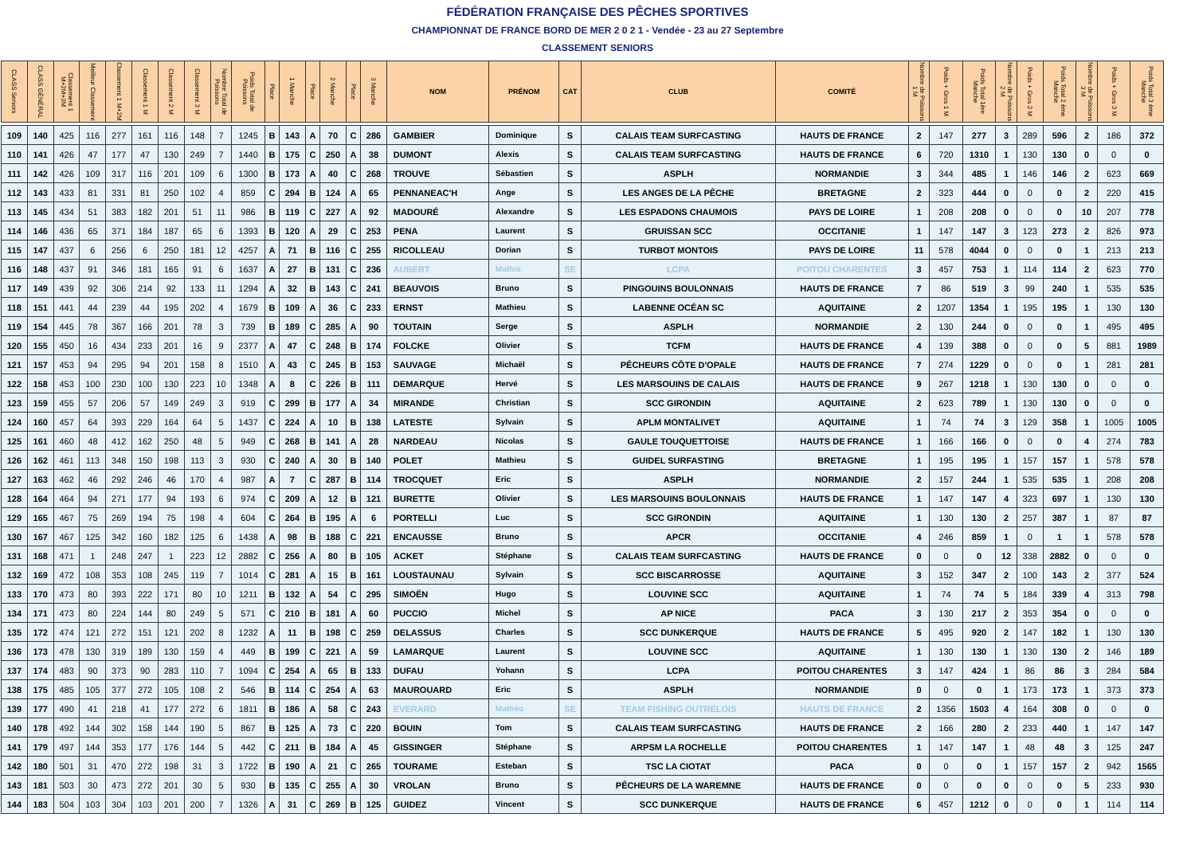FÉDÉRATION FRANÇAISE DES PÊCHES SPORTIVES
CHAMPIONNAT DE FRANCE BORD DE MER 2 0 2 1 - Vendée - 23 au 27 Septembre
CLASSEMENT SENIORS
| CLASS Seniors | CLASS GÉNÉRAL | Classement 1 M+2M+3M | Meilleur Classement | Classement 1 M+2M | Classement 1 M | Classement 2 M | Classement 3 M | Nombre Total de Poissons | Poids Total de Poissons | Place | 1 Manche | Place | 2 Manche | Place | 3 Manche | NOM | PRÉNOM | CAT | CLUB | COMITÉ | Nombre de Poissons 1 M | Poids + Gros 1 M | Poids Total 1ère Manche | Nombre de Poissons 2 M | Poids + Gros 2 M | Poids Total 2 ème Manche | Nombre de Poissons 3 M | Poids + Gros 3 M | Poids Total 3 ème Manche |
| --- | --- | --- | --- | --- | --- | --- | --- | --- | --- | --- | --- | --- | --- | --- | --- | --- | --- | --- | --- | --- | --- | --- | --- | --- | --- | --- | --- | --- | --- |
| 109 | 140 | 425 | 116 | 277 | 161 | 116 | 148 | 7 | 1245 | B | 143 | A | 70 | C | 286 | GAMBIER | Dominique | S | CALAIS TEAM SURFCASTING | HAUTS DE FRANCE | 2 | 147 | 277 | 3 | 289 | 596 | 2 | 186 | 372 |
| 110 | 141 | 426 | 47 | 177 | 47 | 130 | 249 | 7 | 1440 | B | 175 | C | 250 | A | 38 | DUMONT | Alexis | S | CALAIS TEAM SURFCASTING | HAUTS DE FRANCE | 6 | 720 | 1310 | 1 | 130 | 130 | 0 | 0 | 0 |
| 111 | 142 | 426 | 109 | 317 | 116 | 201 | 109 | 6 | 1300 | B | 173 | A | 40 | C | 268 | TROUVE | Sébastien | S | ASPLH | NORMANDIE | 3 | 344 | 485 | 1 | 146 | 146 | 2 | 623 | 669 |
| 112 | 143 | 433 | 81 | 331 | 81 | 250 | 102 | 4 | 859 | C | 294 | B | 124 | A | 65 | PENNANEAC'H | Ange | S | LES ANGES DE LA PÊCHE | BRETAGNE | 2 | 323 | 444 | 0 | 0 | 0 | 2 | 220 | 415 |
| 113 | 145 | 434 | 51 | 383 | 182 | 201 | 51 | 11 | 986 | B | 119 | C | 227 | A | 92 | MADOURÉ | Alexandre | S | LES ESPADONS CHAUMOIS | PAYS DE LOIRE | 1 | 208 | 208 | 0 | 0 | 0 | 10 | 207 | 778 |
| 114 | 146 | 436 | 65 | 371 | 184 | 187 | 65 | 6 | 1393 | B | 120 | A | 29 | C | 253 | PENA | Laurent | S | GRUISSAN SCC | OCCITANIE | 1 | 147 | 147 | 3 | 123 | 273 | 2 | 826 | 973 |
| 115 | 147 | 437 | 6 | 256 | 6 | 250 | 181 | 12 | 4257 | A | 71 | B | 116 | C | 255 | RICOLLEAU | Dorian | S | TURBOT MONTOIS | PAYS DE LOIRE | 11 | 578 | 4044 | 0 | 0 | 0 | 1 | 213 | 213 |
| 116 | 148 | 437 | 91 | 346 | 181 | 165 | 91 | 6 | 1637 | A | 27 | B | 131 | C | 236 | AUBERT | Mathis | SE | LCPA | POITOU CHARENTES | 3 | 457 | 753 | 1 | 114 | 114 | 2 | 623 | 770 |
| 117 | 149 | 439 | 92 | 306 | 214 | 92 | 133 | 11 | 1294 | A | 32 | B | 143 | C | 241 | BEAUVOIS | Bruno | S | PINGOUINS BOULONNAIS | HAUTS DE FRANCE | 7 | 86 | 519 | 3 | 99 | 240 | 1 | 535 | 535 |
| 118 | 151 | 441 | 44 | 239 | 44 | 195 | 202 | 4 | 1679 | B | 109 | A | 36 | C | 233 | ERNST | Mathieu | S | LABENNE OCÉAN SC | AQUITAINE | 2 | 1207 | 1354 | 1 | 195 | 195 | 1 | 130 | 130 |
| 119 | 154 | 445 | 78 | 367 | 166 | 201 | 78 | 3 | 739 | B | 189 | C | 285 | A | 90 | TOUTAIN | Serge | S | ASPLH | NORMANDIE | 2 | 130 | 244 | 0 | 0 | 0 | 1 | 495 | 495 |
| 120 | 155 | 450 | 16 | 434 | 233 | 201 | 16 | 9 | 2377 | A | 47 | C | 248 | B | 174 | FOLCKE | Olivier | S | TCFM | HAUTS DE FRANCE | 4 | 139 | 388 | 0 | 0 | 0 | 5 | 881 | 1989 |
| 121 | 157 | 453 | 94 | 295 | 94 | 201 | 158 | 8 | 1510 | A | 43 | C | 245 | B | 153 | SAUVAGE | Michaël | S | PÊCHEURS CÔTE D'OPALE | HAUTS DE FRANCE | 7 | 274 | 1229 | 0 | 0 | 0 | 1 | 281 | 281 |
| 122 | 158 | 453 | 100 | 230 | 100 | 130 | 223 | 10 | 1348 | A | 8 | C | 226 | B | 111 | DEMARQUE | Hervé | S | LES MARSOUINS DE CALAIS | HAUTS DE FRANCE | 9 | 267 | 1218 | 1 | 130 | 130 | 0 | 0 | 0 |
| 123 | 159 | 455 | 57 | 206 | 57 | 149 | 249 | 3 | 919 | C | 299 | B | 177 | A | 34 | MIRANDE | Christian | S | SCC GIRONDIN | AQUITAINE | 2 | 623 | 789 | 1 | 130 | 130 | 0 | 0 | 0 |
| 124 | 160 | 457 | 64 | 393 | 229 | 164 | 64 | 5 | 1437 | C | 224 | A | 10 | B | 138 | LATESTE | Sylvain | S | APLM MONTALIVET | AQUITAINE | 1 | 74 | 74 | 3 | 129 | 358 | 1 | 1005 | 1005 |
| 125 | 161 | 460 | 48 | 412 | 162 | 250 | 48 | 5 | 949 | C | 268 | B | 141 | A | 28 | NARDEAU | Nicolas | S | GAULE TOUQUETTOISE | HAUTS DE FRANCE | 1 | 166 | 166 | 0 | 0 | 0 | 4 | 274 | 783 |
| 126 | 162 | 461 | 113 | 348 | 150 | 198 | 113 | 3 | 930 | C | 240 | A | 30 | B | 140 | POLET | Mathieu | S | GUIDEL SURFASTING | BRETAGNE | 1 | 195 | 195 | 1 | 157 | 157 | 1 | 578 | 578 |
| 127 | 163 | 462 | 46 | 292 | 246 | 46 | 170 | 4 | 987 | A | 7 | C | 287 | B | 114 | TROCQUET | Eric | S | ASPLH | NORMANDIE | 2 | 157 | 244 | 1 | 535 | 535 | 1 | 208 | 208 |
| 128 | 164 | 464 | 94 | 271 | 177 | 94 | 193 | 6 | 974 | C | 209 | A | 12 | B | 121 | BURETTE | Olivier | S | LES MARSOUINS BOULONNAIS | HAUTS DE FRANCE | 1 | 147 | 147 | 4 | 323 | 697 | 1 | 130 | 130 |
| 129 | 165 | 467 | 75 | 269 | 194 | 75 | 198 | 4 | 604 | C | 264 | B | 195 | A | 6 | PORTELLI | Luc | S | SCC GIRONDIN | AQUITAINE | 1 | 130 | 130 | 2 | 257 | 387 | 1 | 87 | 87 |
| 130 | 167 | 467 | 125 | 342 | 160 | 182 | 125 | 6 | 1438 | A | 98 | B | 188 | C | 221 | ENCAUSSE | Bruno | S | APCR | OCCITANIE | 4 | 246 | 859 | 1 | 0 | 1 | 1 | 578 | 578 |
| 131 | 168 | 471 | 1 | 248 | 247 | 1 | 223 | 12 | 2882 | C | 256 | A | 80 | B | 105 | ACKET | Stéphane | S | CALAIS TEAM SURFCASTING | HAUTS DE FRANCE | 0 | 0 | 0 | 12 | 338 | 2882 | 0 | 0 | 0 |
| 132 | 169 | 472 | 108 | 353 | 108 | 245 | 119 | 7 | 1014 | C | 281 | A | 15 | B | 161 | LOUSTAUNAU | Sylvain | S | SCC BISCARROSSE | AQUITAINE | 3 | 152 | 347 | 2 | 100 | 143 | 2 | 377 | 524 |
| 133 | 170 | 473 | 80 | 393 | 222 | 171 | 80 | 10 | 1211 | B | 132 | A | 54 | C | 295 | SIMOËN | Hugo | S | LOUVINE SCC | AQUITAINE | 1 | 74 | 74 | 5 | 184 | 339 | 4 | 313 | 798 |
| 134 | 171 | 473 | 80 | 224 | 144 | 80 | 249 | 5 | 571 | C | 210 | B | 181 | A | 60 | PUCCIO | Michel | S | AP NICE | PACA | 3 | 130 | 217 | 2 | 353 | 354 | 0 | 0 | 0 |
| 135 | 172 | 474 | 121 | 272 | 151 | 121 | 202 | 8 | 1232 | A | 11 | B | 198 | C | 259 | DELASSUS | Charles | S | SCC DUNKERQUE | HAUTS DE FRANCE | 5 | 495 | 920 | 2 | 147 | 182 | 1 | 130 | 130 |
| 136 | 173 | 478 | 130 | 319 | 189 | 130 | 159 | 4 | 449 | B | 199 | C | 221 | A | 59 | LAMARQUE | Laurent | S | LOUVINE SCC | AQUITAINE | 1 | 130 | 130 | 1 | 130 | 130 | 2 | 146 | 189 |
| 137 | 174 | 483 | 90 | 373 | 90 | 283 | 110 | 7 | 1094 | C | 254 | A | 65 | B | 133 | DUFAU | Yohann | S | LCPA | POITOU CHARENTES | 3 | 147 | 424 | 1 | 86 | 86 | 3 | 284 | 584 |
| 138 | 175 | 485 | 105 | 377 | 272 | 105 | 108 | 2 | 546 | B | 114 | C | 254 | A | 63 | MAUROUARD | Eric | S | ASPLH | NORMANDIE | 0 | 0 | 0 | 1 | 173 | 173 | 1 | 373 | 373 |
| 139 | 177 | 490 | 41 | 218 | 41 | 177 | 272 | 6 | 1811 | B | 186 | A | 58 | C | 243 | EVERARD | Mathéo | SE | TEAM FISHING OUTRELOIS | HAUTS DE FRANCE | 2 | 1356 | 1503 | 4 | 164 | 308 | 0 | 0 | 0 |
| 140 | 178 | 492 | 144 | 302 | 158 | 144 | 190 | 5 | 867 | B | 125 | A | 73 | C | 220 | BOUIN | Tom | S | CALAIS TEAM SURFCASTING | HAUTS DE FRANCE | 2 | 166 | 280 | 2 | 233 | 440 | 1 | 147 | 147 |
| 141 | 179 | 497 | 144 | 353 | 177 | 176 | 144 | 5 | 442 | C | 211 | B | 184 | A | 45 | GISSINGER | Stéphane | S | ARPSM LA ROCHELLE | POITOU CHARENTES | 1 | 147 | 147 | 1 | 48 | 48 | 3 | 125 | 247 |
| 142 | 180 | 501 | 31 | 470 | 272 | 198 | 31 | 3 | 1722 | B | 190 | A | 21 | C | 265 | TOURAME | Esteban | S | TSC LA CIOTAT | PACA | 0 | 0 | 0 | 1 | 157 | 157 | 2 | 942 | 1565 |
| 143 | 181 | 503 | 30 | 473 | 272 | 201 | 30 | 5 | 930 | B | 135 | C | 255 | A | 30 | VROLAN | Bruno | S | PÊCHEURS DE LA WAREMNE | HAUTS DE FRANCE | 0 | 0 | 0 | 0 | 0 | 0 | 5 | 233 | 930 |
| 144 | 183 | 504 | 103 | 304 | 103 | 201 | 200 | 7 | 1326 | A | 31 | C | 269 | B | 125 | GUIDEZ | Vincent | S | SCC DUNKERQUE | HAUTS DE FRANCE | 6 | 457 | 1212 | 0 | 0 | 0 | 1 | 114 | 114 |